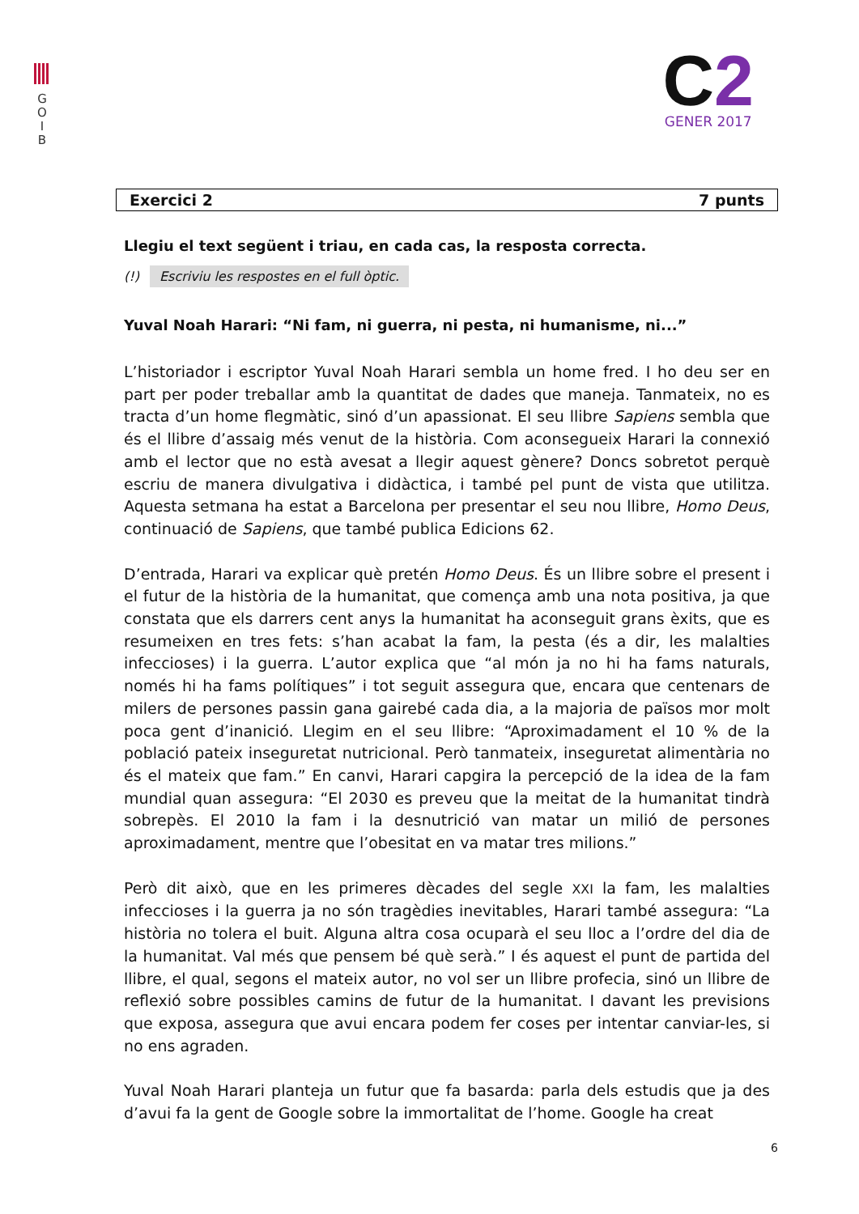G
O
I
B
C2
GENER 2017
Exercici 2 7 punts
Llegiu el text següent i triau, en cada cas, la resposta correcta.
(!) Escriviu les respostes en el full òptic.
Yuval Noah Harari: “Ni fam, ni guerra, ni pesta, ni humanisme, ni...”
L’historiador i escriptor Yuval Noah Harari sembla un home fred. I ho deu ser en part per poder treballar amb la quantitat de dades que maneja. Tanmateix, no es tracta d’un home flegmàtic, sinó d’un apassionat. El seu llibre Sapiens sembla que és el llibre d’assaig més venut de la història. Com aconsegueix Harari la connexió amb el lector que no està avesat a llegir aquest gènere? Doncs sobretot perquè escriu de manera divulgativa i didàctica, i també pel punt de vista que utilitza. Aquesta setmana ha estat a Barcelona per presentar el seu nou llibre, Homo Deus, continuació de Sapiens, que també publica Edicions 62.
D’entrada, Harari va explicar què pretén Homo Deus. És un llibre sobre el present i el futur de la història de la humanitat, que comença amb una nota positiva, ja que constata que els darrers cent anys la humanitat ha aconseguit grans èxits, que es resumeixen en tres fets: s’han acabat la fam, la pesta (és a dir, les malalties infeccioses) i la guerra. L’autor explica que “al món ja no hi ha fams naturals, només hi ha fams polítiques” i tot seguit assegura que, encara que centenars de milers de persones passin gana gairebé cada dia, a la majoria de països mor molt poca gent d’inanició. Llegim en el seu llibre: “Aproximadament el 10 % de la població pateix inseguretat nutricional. Però tanmateix, inseguretat alimentària no és el mateix que fam.” En canvi, Harari capgira la percepció de la idea de la fam mundial quan assegura: “El 2030 es preveu que la meitat de la humanitat tindrà sobrepès. El 2010 la fam i la desnutrició van matar un milió de persones aproximadament, mentre que l’obesitat en va matar tres milions.”
Però dit això, que en les primeres dècades del segle XXI la fam, les malalties infeccioses i la guerra ja no són tragèdies inevitables, Harari també assegura: “La història no tolera el buit. Alguna altra cosa ocuparà el seu lloc a l’ordre del dia de la humanitat. Val més que pensem bé què serà.” I és aquest el punt de partida del llibre, el qual, segons el mateix autor, no vol ser un llibre profecia, sinó un llibre de reflexió sobre possibles camins de futur de la humanitat. I davant les previsions que exposa, assegura que avui encara podem fer coses per intentar canviar-les, si no ens agraden.
Yuval Noah Harari planteja un futur que fa basarda: parla dels estudis que ja des d’avui fa la gent de Google sobre la immortalitat de l’home. Google ha creat
6